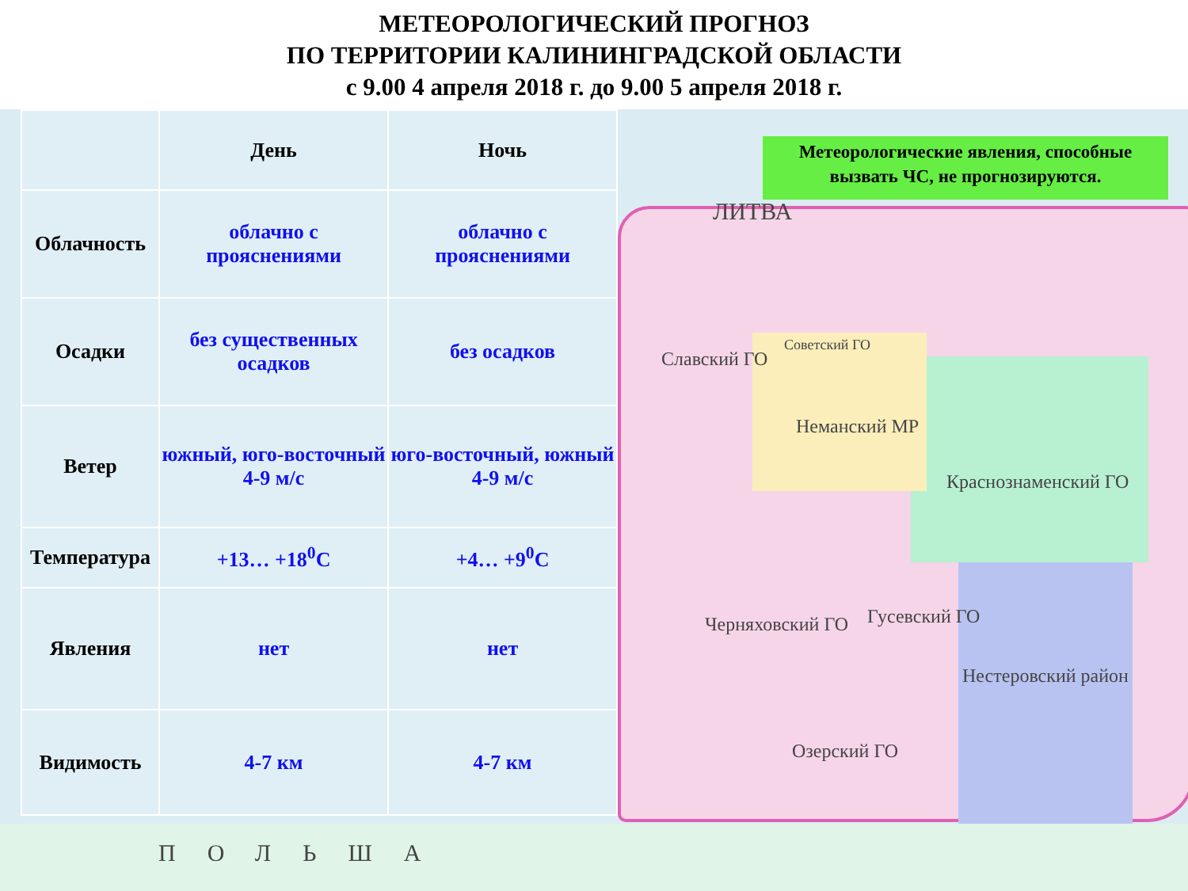МЕТЕОРОЛОГИЧЕСКИЙ ПРОГНОЗ
ПО ТЕРРИТОРИИ КАЛИНИНГРАДСКОЙ ОБЛАСТИ
с 9.00 4 апреля 2018 г. до 9.00 5 апреля 2018 г.
| | День | Ночь |
| --- | --- | --- |
| Облачность | облачно с прояснениями | облачно с прояснениями |
| Осадки | без существенных осадков | без осадков |
| Ветер | южный, юго-восточный 4-9 м/с | юго-восточный, южный 4-9 м/с |
| Температура | +13… +18<sup>0</sup>С | +4… +9<sup>0</sup>С |
| Явления | нет | нет |
| Видимость | 4-7 км | 4-7 км |
Метеорологические явления, способные вызвать ЧС, не прогнозируются.
Славский ГО
Советский ГО
Неманский МР
Краснознаменский ГО
Черняховский ГО Гусевский ГО
Нестеровский район
Озерский ГО
ЛИТВА
ПОЛЬША